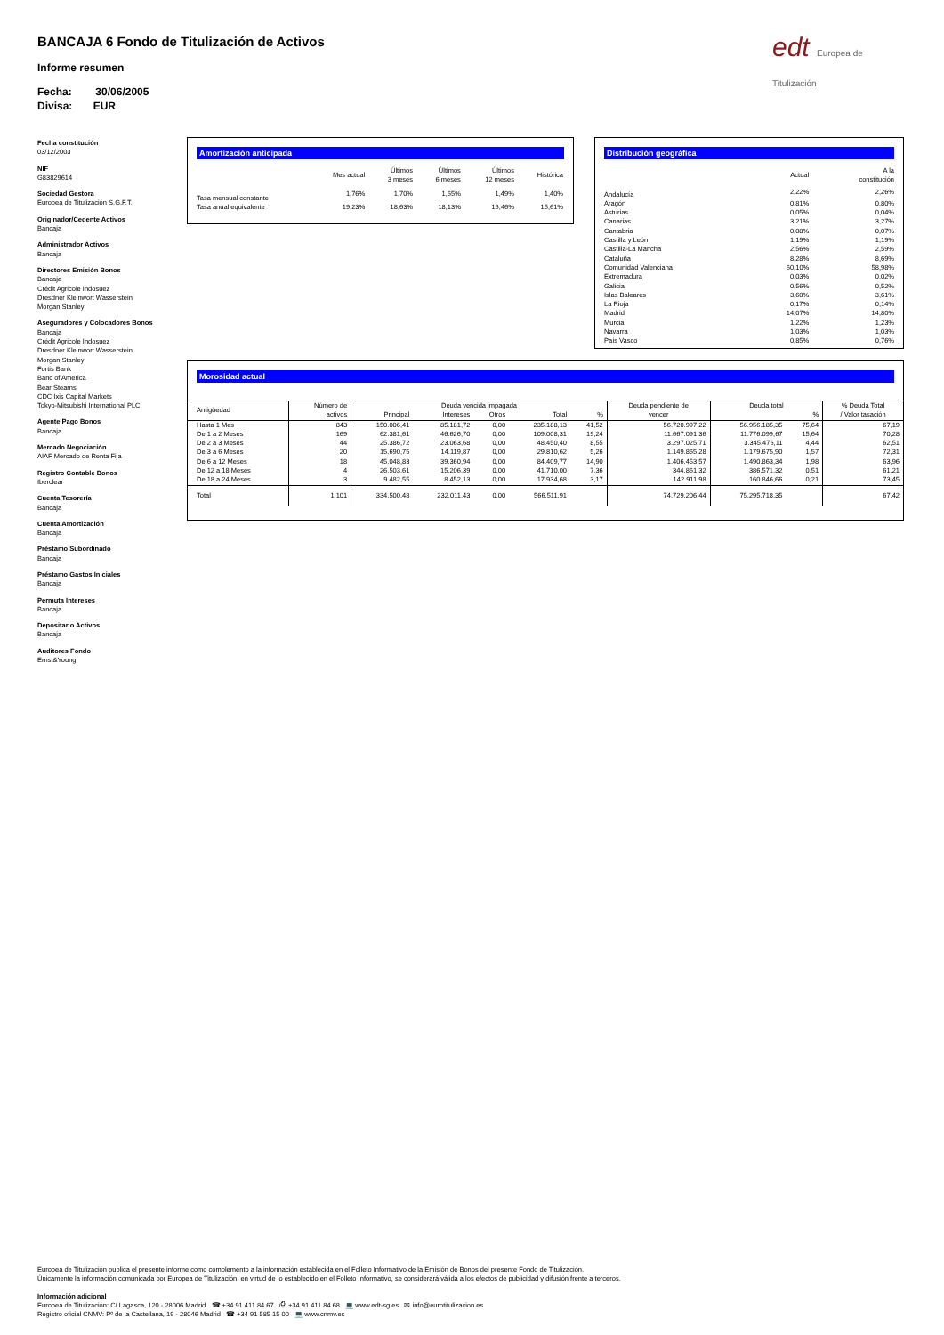BANCAJA 6 Fondo de Titulización de Activos
Informe resumen
Fecha: 30/06/2005
Divisa: EUR
edt Europea de Titulización
Fecha constitución
03/12/2003
NIF
G83829614
Sociedad Gestora
Europea de Titulización S.G.F.T.
Originador/Cedente Activos
Bancaja
Administrador Activos
Bancaja
Directores Emisión Bonos
Bancaja
Crédit Agricole Indosuez
Dresdner Kleinwort Wasserstein
Morgan Stanley
Aseguradores y Colocadores Bonos
Bancaja
Crédit Agricole Indosuez
Dresdner Kleinwort Wasserstein
Morgan Stanley
Fortis Bank
Banc of America
Bear Stearns
CDC Ixis Capital Markets
Tokyo-Mitsubishi International PLC
Agente Pago Bonos
Bancaja
Mercado Negociación
AIAF Mercado de Renta Fija
Registro Contable Bonos
Iberclear
Cuenta Tesorería
Bancaja
Cuenta Amortización
Bancaja
Préstamo Subordinado
Bancaja
Préstamo Gastos Iniciales
Bancaja
Permuta Intereses
Bancaja
Depositario Activos
Bancaja
Auditores Fondo
Ernst&Young
Amortización anticipada
| | Mes actual | Últimos 3 meses | Últimos 6 meses | Últimos 12 meses | Histórica |
| --- | --- | --- | --- | --- | --- |
| Tasa mensual constante | 1,76% | 1,70% | 1,65% | 1,49% | 1,40% |
| Tasa anual equivalente | 19,23% | 18,63% | 18,13% | 16,46% | 15,61% |
Distribución geográfica
| | Actual | A la constitución |
| --- | --- | --- |
| Andalucía | 2,22% | 2,26% |
| Aragón | 0,81% | 0,80% |
| Asturias | 0,05% | 0,04% |
| Canarias | 3,21% | 3,27% |
| Cantabria | 0,08% | 0,07% |
| Castilla y León | 1,19% | 1,19% |
| Castilla-La Mancha | 2,56% | 2,59% |
| Cataluña | 8,28% | 8,69% |
| Comunidad Valenciana | 60,10% | 58,98% |
| Extremadura | 0,03% | 0,02% |
| Galicia | 0,56% | 0,52% |
| Islas Baleares | 3,60% | 3,61% |
| La Rioja | 0,17% | 0,14% |
| Madrid | 14,07% | 14,80% |
| Murcia | 1,22% | 1,23% |
| Navarra | 1,03% | 1,03% |
| País Vasco | 0,85% | 0,76% |
Morosidad actual
| Antigüedad | Número de activos | Deuda vencida impagada | | | | | Deuda pendiente de vencer | Deuda total | | % Deuda Total / Valor tasación |
| --- | --- | --- | --- | --- | --- | --- | --- | --- | --- | --- |
| | | Principal | Intereses | Otros | Total | % | | | % | |
| Hasta 1 Mes | 843 | 150.006,41 | 85.181,72 | 0,00 | 235.188,13 | 41,52 | 56.720.997,22 | 56.956.185,35 | 75,64 | 67,19 |
| De 1 a 2 Meses | 169 | 62.381,61 | 46.626,70 | 0,00 | 109.008,31 | 19,24 | 11.667.091,36 | 11.776.099,67 | 15,64 | 70,28 |
| De 2 a 3 Meses | 44 | 25.386,72 | 23.063,68 | 0,00 | 48.450,40 | 8,55 | 3.297.025,71 | 3.345.476,11 | 4,44 | 62,51 |
| De 3 a 6 Meses | 20 | 15.690,75 | 14.119,87 | 0,00 | 29.810,62 | 5,26 | 1.149.865,28 | 1.179.675,90 | 1,57 | 72,31 |
| De 6 a 12 Meses | 18 | 45.048,83 | 39.360,94 | 0,00 | 84.409,77 | 14,90 | 1.406.453,57 | 1.490.863,34 | 1,98 | 63,96 |
| De 12 a 18 Meses | 4 | 26.503,61 | 15.206,39 | 0,00 | 41.710,00 | 7,36 | 344.861,32 | 386.571,32 | 0,51 | 61,21 |
| De 18 a 24 Meses | 3 | 9.482,55 | 8.452,13 | 0,00 | 17.934,68 | 3,17 | 142.911,98 | 160.846,66 | 0,21 | 73,45 |
| Total | 1.101 | 334.500,48 | 232.011,43 | 0,00 | 566.511,91 | | 74.729.206,44 | 75.295.718,35 | | 67,42 |
Europea de Titulización publica el presente informe como complemento a la información establecida en el Folleto Informativo de la Emisión de Bonos del presente Fondo de Titulización.
Únicamente la información comunicada por Europea de Titulización, en virtud de lo establecido en el Folleto Informativo, se considerará válida a los efectos de publicidad y difusión frente a terceros.
Información adicional
Europea de Titulización: C/ Lagasca, 120 - 28006 Madrid ☎ +34 91 411 84 67 ⎙ +34 91 411 84 68 💻 www.edt-sg.es ✉ info@eurotitulizacion.es
Registro oficial CNMV: Pº de la Castellana, 19 - 28046 Madrid ☎ +34 91 585 15 00 💻 www.cnmv.es